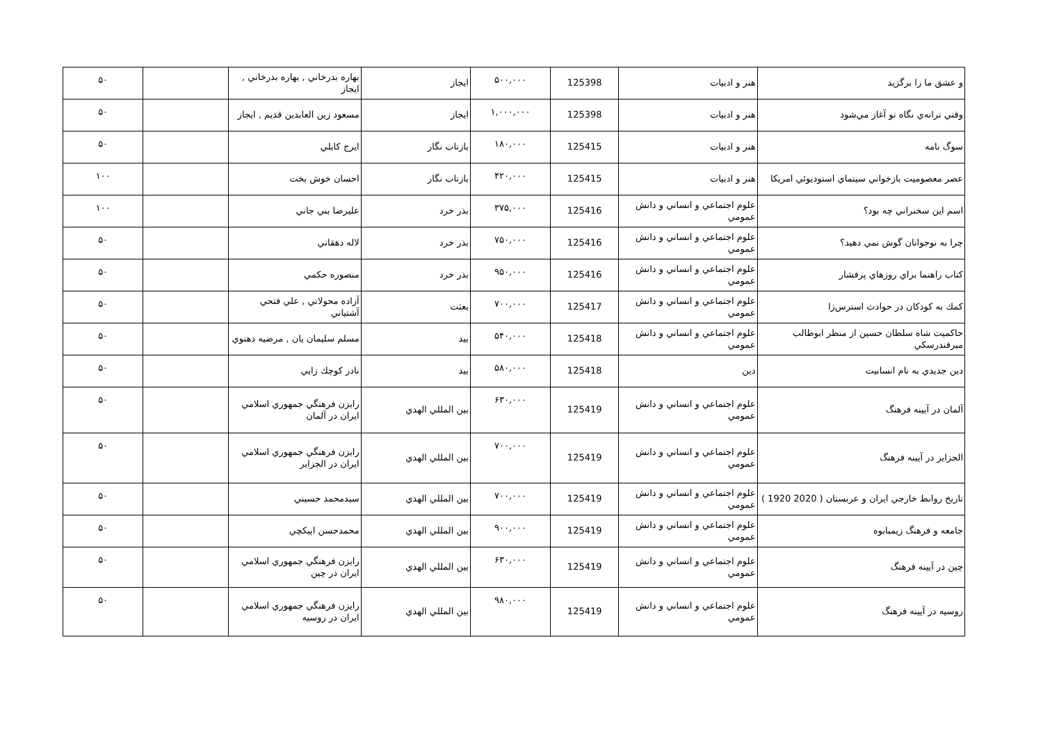| و عشق ما را برگزيد | هنر و ادبيات | 125398 | ۵۰۰,۰۰۰ | ايجاز | بهاره بدرخاني , بهاره بدرخاني , ايجاز | | ۵۰ |
| وقتي ترانه‌ي نگاه تو آغاز مي‌شود | هنر و ادبيات | 125398 | ۱,۰۰۰,۰۰۰ | ايجاز | مسعود زين العابدين قديم , ايجاز | | ۵۰ |
| سوگ نامه | هنر و ادبيات | 125415 | ۱۸۰,۰۰۰ | بازتاب نگار | ايرج كابلي | | ۵۰ |
| عصر معصوميت بازخواني سينماي استوديوئي امريكا | هنر و ادبيات | 125415 | ۴۲۰,۰۰۰ | بازتاب نگار | احسان خوش بخت | | ۱۰۰ |
| اسم اين سخنراني چه بود؟ | علوم اجتماعي و انساني و دانش عمومي | 125416 | ۳۷۵,۰۰۰ | بذر خرد | عليرضا بني جاني | | ۱۰۰ |
| چرا به نوجوانان گوش نمي دهيد؟ | علوم اجتماعي و انساني و دانش عمومي | 125416 | ۷۵۰,۰۰۰ | بذر خرد | لاله دهقاني | | ۵۰ |
| كتاب راهنما براي روزهاي پرفشار | علوم اجتماعي و انساني و دانش عمومي | 125416 | ۹۵۰,۰۰۰ | بذر خرد | منصوره حكمي | | ۵۰ |
| كمك به كودكان در حوادث استرس‌زا | علوم اجتماعي و انساني و دانش عمومي | 125417 | ۷۰۰,۰۰۰ | بعثت | آزاده محولاتي , علي فتحي آشتياني | | ۵۰ |
| حاكميت شاه سلطان حسين از منظر ابوطالب ميرفندرسكي | علوم اجتماعي و انساني و دانش عمومي | 125418 | ۵۴۰,۰۰۰ | بيد | مسلم سليمان يان , مرضيه دهنوي | | ۵۰ |
| دين جديدي به نام انسانيت | دين | 125418 | ۵۸۰,۰۰۰ | بيد | نادر كوچك زايي | | ۵۰ |
| آلمان در آيينه فرهنگ | علوم اجتماعي و انساني و دانش عمومي | 125419 | ۶۳۰,۰۰۰ | بين المللي الهدي | رايزن فرهنگي جمهوري اسلامي ايران در آلمان | | ۵۰ |
| الجزاير در آيينه فرهنگ | علوم اجتماعي و انساني و دانش عمومي | 125419 | ۷۰۰,۰۰۰ | بين المللي الهدي | رايزن فرهنگي جمهوري اسلامي ايران در الجزاير | | ۵۰ |
| تاريخ روابط خارجي ايران و عربستان ( 2020 1920 ) | علوم اجتماعي و انساني و دانش عمومي | 125419 | ۷۰۰,۰۰۰ | بين المللي الهدي | سيدمحمد حسيني | | ۵۰ |
| جامعه و فرهنگ زيمبابوه | علوم اجتماعي و انساني و دانش عمومي | 125419 | ۹۰۰,۰۰۰ | بين المللي الهدي | محمدحسن اپيكچي | | ۵۰ |
| چين در آيينه فرهنگ | علوم اجتماعي و انساني و دانش عمومي | 125419 | ۶۳۰,۰۰۰ | بين المللي الهدي | رايزن فرهنگي جمهوري اسلامي ايران در چين | | ۵۰ |
| روسيه در آيينه فرهنگ | علوم اجتماعي و انساني و دانش عمومي | 125419 | ۹۸۰,۰۰۰ | بين المللي الهدي | رايزن فرهنگي جمهوري اسلامي ايران در روسيه | | ۵۰ |